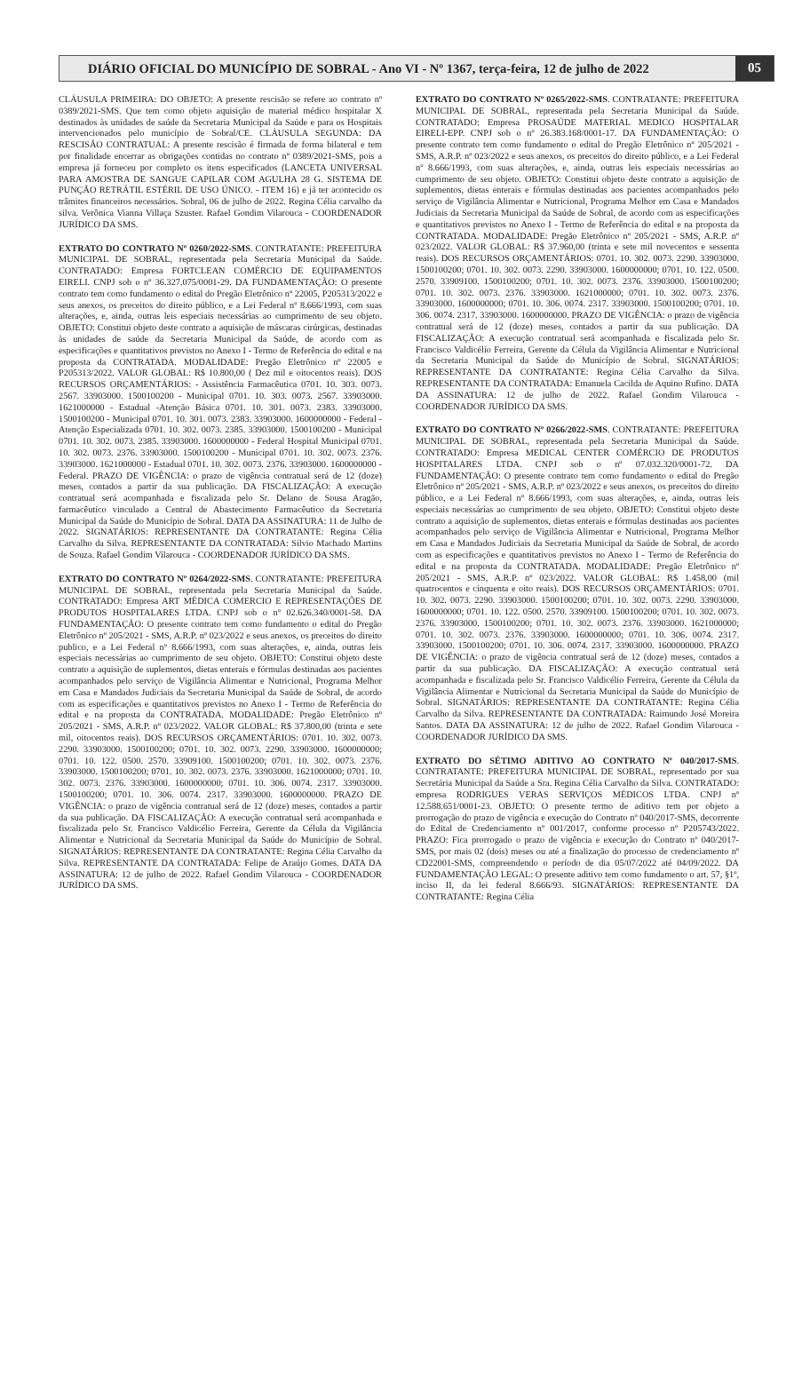DIÁRIO OFICIAL DO MUNICÍPIO DE SOBRAL - Ano VI - Nº 1367, terça-feira, 12 de julho de 2022
05
CLÁUSULA PRIMEIRA: DO OBJETO: A presente rescisão se refere ao contrato nº 0389/2021-SMS. Que tem como objeto aquisição de material médico hospitalar X destinados às unidades de saúde da Secretaria Municipal da Saúde e para os Hospitais intervencionados pelo município de Sobral/CE. CLÁUSULA SEGUNDA: DA RESCISÃO CONTRATUAL: A presente rescisão é firmada de forma bilateral e tem por finalidade encerrar as obrigações contidas no contrato nº 0389/2021-SMS, pois a empresa já forneceu por completo os itens especificados (LANCETA UNIVERSAL PARA AMOSTRA DE SANGUE CAPILAR COM AGULHA 28 G. SISTEMA DE PUNÇÃO RETRÁTIL ESTÉRIL DE USO ÚNICO. - ITEM 16) e já ter acontecido os trâmites financeiros necessários. Sobral, 06 de julho de 2022. Regina Célia carvalho da silva. Verônica Vianna Villaça Szuster. Rafael Gondim Vilarouca - COORDENADOR JURÍDICO DA SMS.
EXTRATO DO CONTRATO Nº 0260/2022-SMS. CONTRATANTE: PREFEITURA MUNICIPAL DE SOBRAL, representada pela Secretaria Municipal da Saúde. CONTRATADO: Empresa FORTCLEAN COMÉRCIO DE EQUIPAMENTOS EIRELI. CNPJ sob o nº 36.327.075/0001-29. DA FUNDAMENTAÇÃO: O presente contrato tem como fundamento o edital do Pregão Eletrônico nº 22005, P205313/2022 e seus anexos, os preceitos do direito público, e a Lei Federal nº 8.666/1993, com suas alterações, e, ainda, outras leis especiais necessárias ao cumprimento de seu objeto. OBJETO: Constitui objeto deste contrato a aquisição de máscaras cirúrgicas, destinadas às unidades de saúde da Secretaria Municipal da Saúde, de acordo com as especificações e quantitativos previstos no Anexo I - Termo de Referência do edital e na proposta da CONTRATADA. MODALIDADE: Pregão Eletrônico nº 22005 e P205313/2022. VALOR GLOBAL: R$ 10.800,00 ( Dez mil e oitocentos reais). DOS RECURSOS ORÇAMENTÁRIOS: - Assistência Farmacêutica 0701. 10. 303. 0073. 2567. 33903000. 1500100200 - Municipal 0701. 10. 303. 0073. 2567. 33903000. 1621000000 - Estadual -Atenção Básica 0701. 10. 301. 0073. 2383. 33903000. 1500100200 - Municipal 0701. 10. 301. 0073. 2383. 33903000. 1600000000 - Federal -Atenção Especializada 0701. 10. 302. 0073. 2385. 33903000. 1500100200 - Municipal 0701. 10. 302. 0073. 2385. 33903000. 1600000000 - Federal Hospital Municipal 0701. 10. 302. 0073. 2376. 33903000. 1500100200 - Municipal 0701. 10. 302. 0073. 2376. 33903000. 1621000000 - Estadual 0701. 10. 302. 0073. 2376. 33903000. 1600000000 - Federal. PRAZO DE VIGÊNCIA: o prazo de vigência contratual será de 12 (doze) meses, contados a partir da sua publicação. DA FISCALIZAÇÃO: A execução contratual será acompanhada e fiscalizada pelo Sr. Delano de Sousa Aragão, farmacêutico vinculado a Central de Abastecimento Farmacêutico da Secretaria Municipal da Saúde do Município de Sobral. DATA DA ASSINATURA: 11 de Julho de 2022. SIGNATÁRIOS: REPRESENTANTE DA CONTRATANTE: Regina Célia Carvalho da Silva. REPRESENTANTE DA CONTRATADA: Silvio Machado Martins de Souza. Rafael Gondim Vilarouca - COORDENADOR JURÍDICO DA SMS.
EXTRATO DO CONTRATO Nº 0264/2022-SMS. CONTRATANTE: PREFEITURA MUNICIPAL DE SOBRAL, representada pela Secretaria Municipal da Saúde. CONTRATADO: Empresa ART MÉDICA COMERCIO E REPRESENTAÇÕES DE PRODUTOS HOSPITALARES LTDA. CNPJ sob o nº 02.626.340/0001-58. DA FUNDAMENTAÇÃO: O presente contrato tem como fundamento o edital do Pregão Eletrônico nº 205/2021 - SMS, A.R.P. nº 023/2022 e seus anexos, os preceitos do direito publico, e a Lei Federal nº 8.666/1993, com suas alterações, e, ainda, outras leis especiais necessárias ao cumprimento de seu objeto. OBJETO: Constitui objeto deste contrato a aquisição de suplementos, dietas enterais e fórmulas destinadas aos pacientes acompanhados pelo serviço de Vigilância Alimentar e Nutricional, Programa Melhor em Casa e Mandados Judiciais da Secretaria Municipal da Saúde de Sobral, de acordo com as especificações e quantitativos previstos no Anexo I - Termo de Referência do edital e na proposta da CONTRATADA. MODALIDADE: Pregão Eletrônico nº 205/2021 - SMS, A.R.P. nº 023/2022. VALOR GLOBAL: R$ 37.800,00 (trinta e sete mil, oitocentos reais). DOS RECURSOS ORÇAMENTÁRIOS: 0701. 10. 302. 0073. 2290. 33903000. 1500100200; 0701. 10. 302. 0073. 2290. 33903000. 1600000000; 0701. 10. 122. 0500. 2570. 33909100. 1500100200; 0701. 10. 302. 0073. 2376. 33903000. 1500100200; 0701. 10. 302. 0073. 2376. 33903000. 1621000000; 0701. 10. 302. 0073. 2376. 33903000. 1600000000; 0701. 10. 306. 0074. 2317. 33903000. 1500100200; 0701. 10. 306. 0074. 2317. 33903000. 1600000000. PRAZO DE VIGÊNCIA: o prazo de vigência contratual será de 12 (doze) meses, contados a partir da sua publicação. DA FISCALIZAÇÃO: A execução contratual será acompanhada e fiscalizada pelo Sr. Francisco Valdicélio Ferreira, Gerente da Célula da Vigilância Alimentar e Nutricional da Secretaria Municipal da Saúde do Município de Sobral. SIGNATÁRIOS: REPRESENTANTE DA CONTRATANTE: Regina Célia Carvalho da Silva. REPRESENTANTE DA CONTRATADA: Felipe de Araújo Gomes. DATA DA ASSINATURA: 12 de julho de 2022. Rafael Gondim Vilarouca - COORDENADOR JURÍDICO DA SMS.
EXTRATO DO CONTRATO Nº 0265/2022-SMS. CONTRATANTE: PREFEITURA MUNICIPAL DE SOBRAL, representada pela Secretaria Municipal da Saúde. CONTRATADO: Empresa PROSAÚDE MATERIAL MEDICO HOSPITALAR EIRELI-EPP. CNPJ sob o nº 26.383.168/0001-17. DA FUNDAMENTAÇÃO: O presente contrato tem como fundamento o edital do Pregão Eletrônico nº 205/2021 - SMS, A.R.P. nº 023/2022 e seus anexos, os preceitos do direito público, e a Lei Federal nº 8.666/1993, com suas alterações, e, ainda, outras leis especiais necessárias ao cumprimento de seu objeto. OBJETO: Constitui objeto deste contrato a aquisição de suplementos, dietas enterais e fórmulas destinadas aos pacientes acompanhados pelo serviço de Vigilância Alimentar e Nutricional, Programa Melhor em Casa e Mandados Judiciais da Secretaria Municipal da Saúde de Sobral, de acordo com as especificações e quantitativos previstos no Anexo I - Termo de Referência do edital e na proposta da CONTRATADA. MODALIDADE: Pregão Eletrônico nº 205/2021 - SMS, A.R.P. nº 023/2022. VALOR GLOBAL: R$ 37.960,00 (trinta e sete mil novecentos e sessenta reais). DOS RECURSOS ORÇAMENTÁRIOS: 0701. 10. 302. 0073. 2290. 33903000. 1500100200; 0701. 10. 302. 0073. 2290. 33903000. 1600000000; 0701. 10. 122. 0500. 2570. 33909100. 1500100200; 0701. 10. 302. 0073. 2376. 33903000. 1500100200; 0701. 10. 302. 0073. 2376. 33903000. 1621000000; 0701. 10. 302. 0073. 2376. 33903000. 1600000000; 0701. 10. 306. 0074. 2317. 33903000. 1500100200; 0701. 10. 306. 0074. 2317. 33903000. 1600000000. PRAZO DE VIGÊNCIA: o prazo de vigência contratual será de 12 (doze) meses, contados a partir da sua publicação. DA FISCALIZAÇÃO: A execução contratual será acompanhada e fiscalizada pelo Sr. Francisco Valdicélio Ferreira, Gerente da Célula da Vigilância Alimentar e Nutricional da Secretaria Municipal da Saúde do Município de Sobral. SIGNATÁRIOS: REPRESENTANTE DA CONTRATANTE: Regina Célia Carvalho da Silva. REPRESENTANTE DA CONTRATADA: Emanuela Cacilda de Aquino Rufino. DATA DA ASSINATURA: 12 de julho de 2022. Rafael Gondim Vilarouca - COORDENADOR JURÍDICO DA SMS.
EXTRATO DO CONTRATO Nº 0266/2022-SMS. CONTRATANTE: PREFEITURA MUNICIPAL DE SOBRAL, representada pela Secretaria Municipal da Saúde. CONTRATADO: Empresa MEDICAL CENTER COMÉRCIO DE PRODUTOS HOSPITALARES LTDA. CNPJ sob o nº 07.032.320/0001-72. DA FUNDAMENTAÇÃO: O presente contrato tem como fundamento o edital do Pregão Eletrônico nº 205/2021 - SMS, A.R.P. nº 023/2022 e seus anexos, os preceitos do direito público, e a Lei Federal nº 8.666/1993, com suas alterações, e, ainda, outras leis especiais necessárias ao cumprimento de seu objeto. OBJETO: Constitui objeto deste contrato a aquisição de suplementos, dietas enterais e fórmulas destinadas aos pacientes acompanhados pelo serviço de Vigilância Alimentar e Nutricional, Programa Melhor em Casa e Mandados Judiciais da Secretaria Municipal da Saúde de Sobral, de acordo com as especificações e quantitativos previstos no Anexo I - Termo de Referência do edital e na proposta da CONTRATADA. MODALIDADE: Pregão Eletrônico nº 205/2021 - SMS, A.R.P. nº 023/2022. VALOR GLOBAL: R$ 1.458,00 (mil quatrocentos e cinquenta e oito reais). DOS RECURSOS ORÇAMENTÁRIOS: 0701. 10. 302. 0073. 2290. 33903000. 1500100200; 0701. 10. 302. 0073. 2290. 33903000. 1600000000; 0701. 10. 122. 0500. 2570. 33909100. 1500100200; 0701. 10. 302. 0073. 2376. 33903000. 1500100200; 0701. 10. 302. 0073. 2376. 33903000. 1621000000; 0701. 10. 302. 0073. 2376. 33903000. 1600000000; 0701. 10. 306. 0074. 2317. 33903000. 1500100200; 0701. 10. 306. 0074. 2317. 33903000. 1600000000. PRAZO DE VIGÊNCIA: o prazo de vigência contratual será de 12 (doze) meses, contados a partir da sua publicação. DA FISCALIZAÇÃO: A execução contratual será acompanhada e fiscalizada pelo Sr. Francisco Valdicélio Ferreira, Gerente da Célula da Vigilância Alimentar e Nutricional da Secretaria Municipal da Saúde do Município de Sobral. SIGNATÁRIOS: REPRESENTANTE DA CONTRATANTE: Regina Célia Carvalho da Silva. REPRESENTANTE DA CONTRATADA: Raimundo José Moreira Santos. DATA DA ASSINATURA: 12 de julho de 2022. Rafael Gondim Vilarouca - COORDENADOR JURÍDICO DA SMS.
EXTRATO DO SÉTIMO ADITIVO AO CONTRATO Nº 040/2017-SMS. CONTRATANTE: PREFEITURA MUNICIPAL DE SOBRAL, representado por sua Secretária Municipal da Saúde a Sra. Regina Célia Carvalho da Silva. CONTRATADO: empresa RODRIGUES VERAS SERVIÇOS MÉDICOS LTDA. CNPJ nº 12.588.651/0001-23. OBJETO: O presente termo de aditivo tem por objeto a prorrogação do prazo de vigência e execução do Contrato nº 040/2017-SMS, decorrente do Edital de Credenciamento nº 001/2017, conforme processo nº P205743/2022. PRAZO: Fica prorrogado o prazo de vigência e execução do Contrato nº 040/2017-SMS, por mais 02 (dois) meses ou até a finalização do processo de credenciamento nº CD22001-SMS, compreendendo o período de dia 05/07/2022 até 04/09/2022. DA FUNDAMENTAÇÃO LEGAL: O presente aditivo tem como fundamento o art. 57, §1º, inciso II, da lei federal 8.666/93. SIGNATÁRIOS: REPRESENTANTE DA CONTRATANTE: Regina Célia